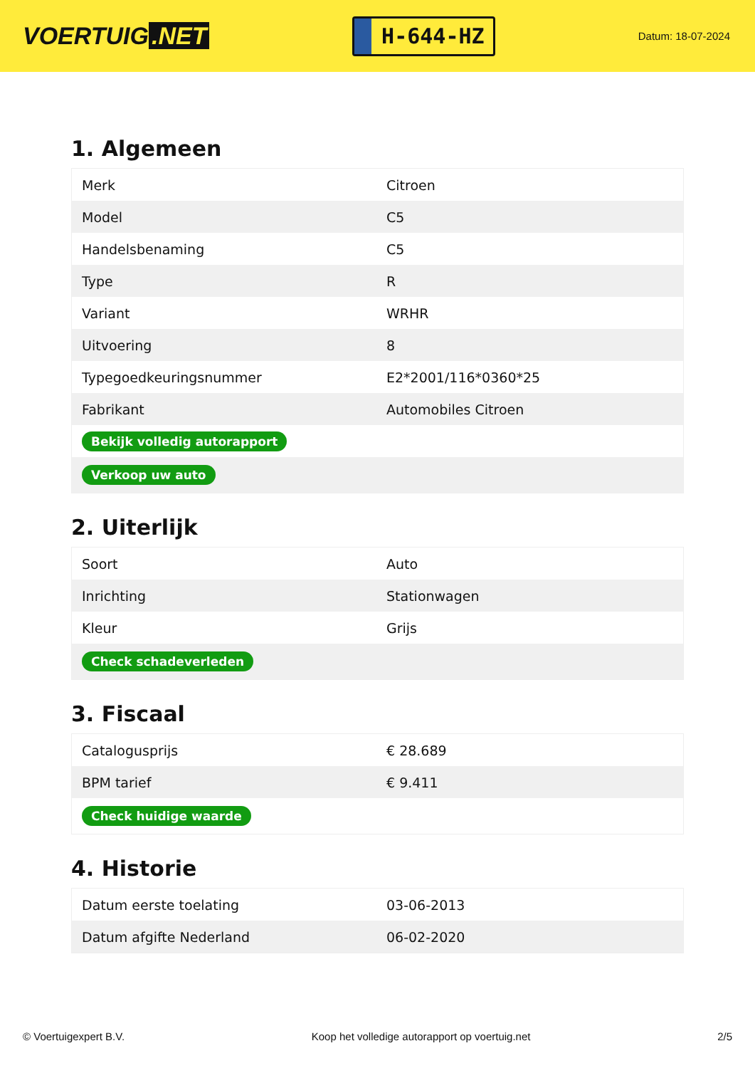VOERTUIG.NET
H-644-HZ
Datum: 18-07-2024
1. Algemeen
| Merk | Citroen |
| Model | C5 |
| Handelsbenaming | C5 |
| Type | R |
| Variant | WRHR |
| Uitvoering | 8 |
| Typegoedkeuringsnummer | E2*2001/116*0360*25 |
| Fabrikant | Automobiles Citroen |
| Bekijk volledig autorapport | |
| Verkoop uw auto | |
2. Uiterlijk
| Soort | Auto |
| Inrichting | Stationwagen |
| Kleur | Grijs |
| Check schadeverleden | |
3. Fiscaal
| Catalogusprijs | € 28.689 |
| BPM tarief | € 9.411 |
| Check huidige waarde | |
4. Historie
| Datum eerste toelating | 03-06-2013 |
| Datum afgifte Nederland | 06-02-2020 |
© Voertuigexpert B.V. Koop het volledige autorapport op voertuig.net 2/5